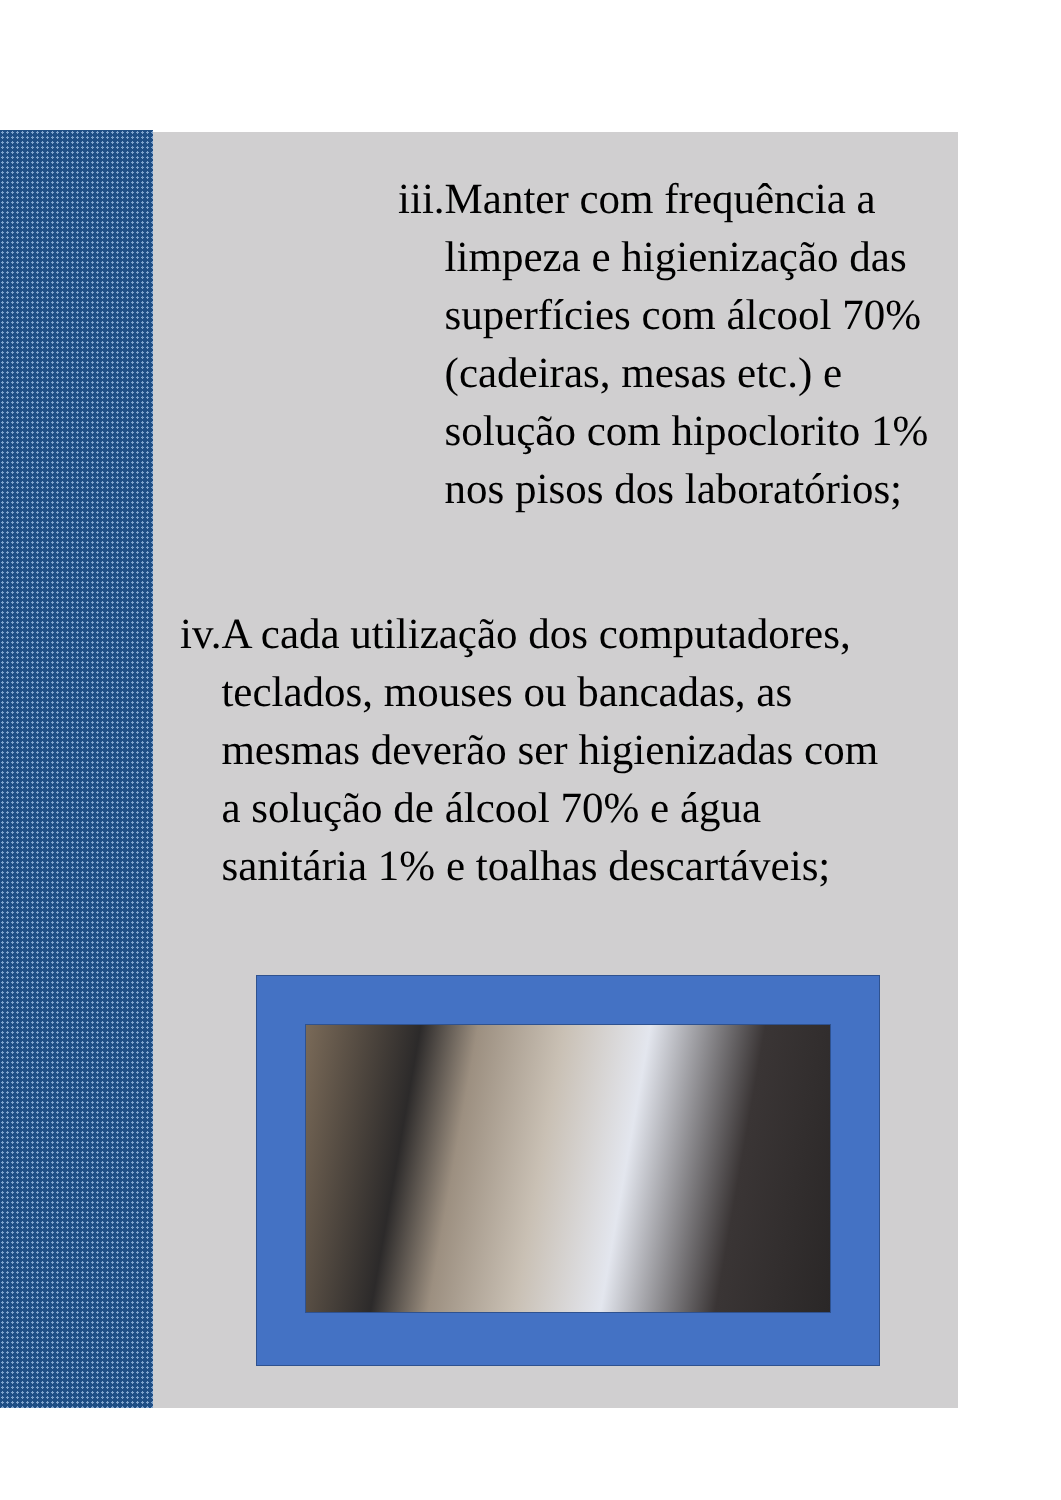iii. Manter com frequência a limpeza e higienização das superfícies com álcool 70% (cadeiras, mesas etc.) e solução com hipoclorito 1% nos pisos dos laboratórios;
iv. A cada utilização dos computadores, teclados, mouses ou bancadas, as mesmas deverão ser higienizadas com a solução de álcool 70% e água sanitária 1% e toalhas descartáveis;